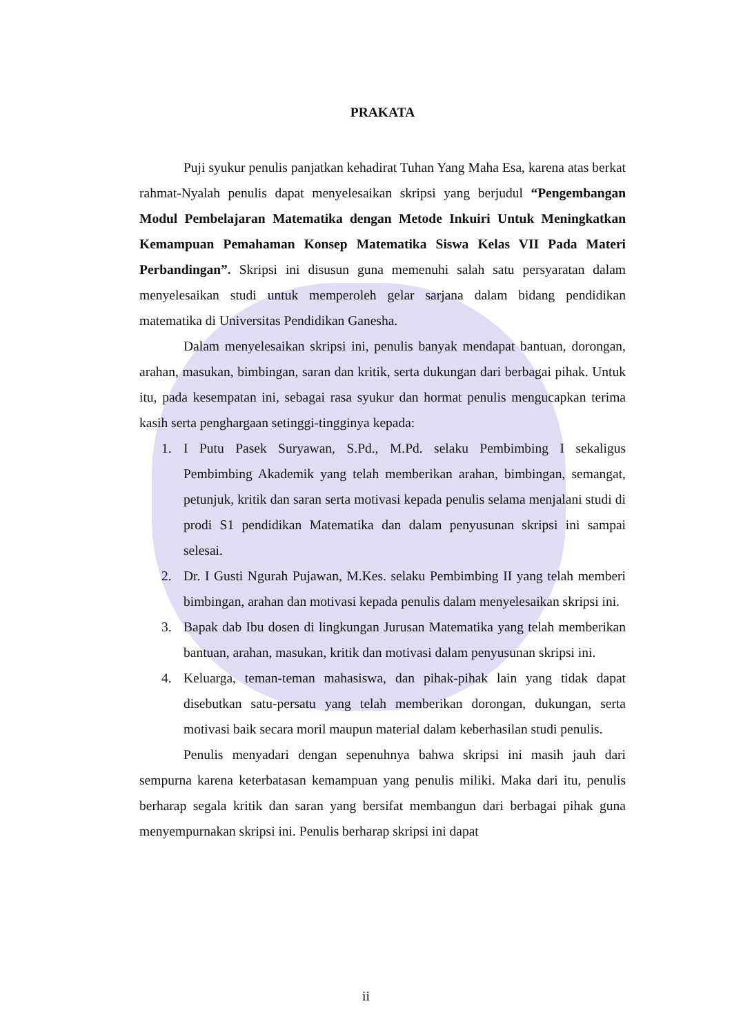PRAKATA
Puji syukur penulis panjatkan kehadirat Tuhan Yang Maha Esa, karena atas berkat rahmat-Nyalah penulis dapat menyelesaikan skripsi yang berjudul “Pengembangan Modul Pembelajaran Matematika dengan Metode Inkuiri Untuk Meningkatkan Kemampuan Pemahaman Konsep Matematika Siswa Kelas VII Pada Materi Perbandingan”. Skripsi ini disusun guna memenuhi salah satu persyaratan dalam menyelesaikan studi untuk memperoleh gelar sarjana dalam bidang pendidikan matematika di Universitas Pendidikan Ganesha.
Dalam menyelesaikan skripsi ini, penulis banyak mendapat bantuan, dorongan, arahan, masukan, bimbingan, saran dan kritik, serta dukungan dari berbagai pihak. Untuk itu, pada kesempatan ini, sebagai rasa syukur dan hormat penulis mengucapkan terima kasih serta penghargaan setinggi-tingginya kepada:
1. I Putu Pasek Suryawan, S.Pd., M.Pd. selaku Pembimbing I sekaligus Pembimbing Akademik yang telah memberikan arahan, bimbingan, semangat, petunjuk, kritik dan saran serta motivasi kepada penulis selama menjalani studi di prodi S1 pendidikan Matematika dan dalam penyusunan skripsi ini sampai selesai.
2. Dr. I Gusti Ngurah Pujawan, M.Kes. selaku Pembimbing II yang telah memberi bimbingan, arahan dan motivasi kepada penulis dalam menyelesaikan skripsi ini.
3. Bapak dab Ibu dosen di lingkungan Jurusan Matematika yang telah memberikan bantuan, arahan, masukan, kritik dan motivasi dalam penyusunan skripsi ini.
4. Keluarga, teman-teman mahasiswa, dan pihak-pihak lain yang tidak dapat disebutkan satu-persatu yang telah memberikan dorongan, dukungan, serta motivasi baik secara moril maupun material dalam keberhasilan studi penulis.
Penulis menyadari dengan sepenuhnya bahwa skripsi ini masih jauh dari sempurna karena keterbatasan kemampuan yang penulis miliki. Maka dari itu, penulis berharap segala kritik dan saran yang bersifat membangun dari berbagai pihak guna menyempurnakan skripsi ini. Penulis berharap skripsi ini dapat
ii